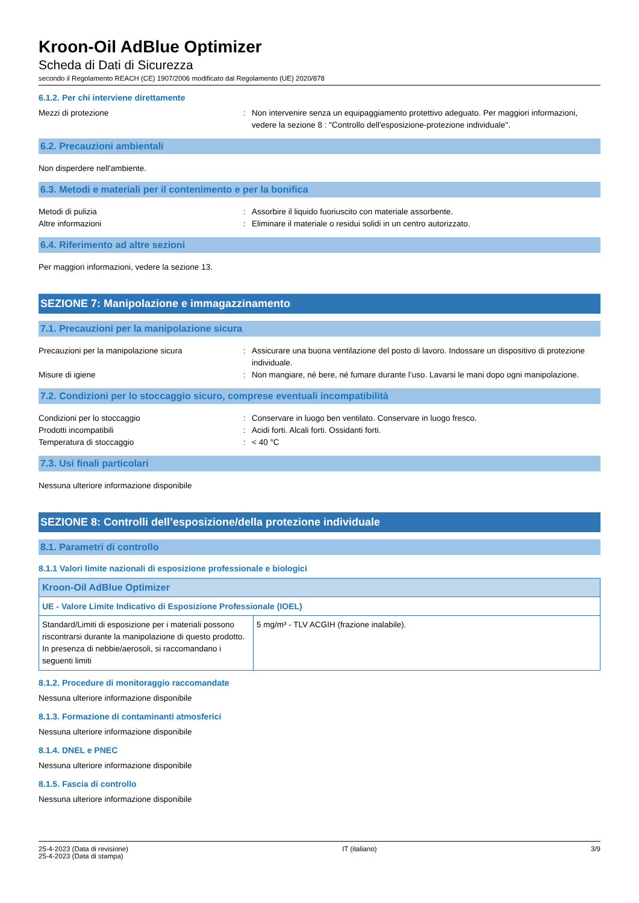Kroon-Oil AdBlue Optimizer
Scheda di Dati di Sicurezza
secondo il Regolamento REACH (CE) 1907/2006 modificato dal Regolamento (UE) 2020/878
6.1.2. Per chi interviene direttamente
Mezzi di protezione : Non intervenire senza un equipaggiamento protettivo adeguato. Per maggiori informazioni, vedere la sezione 8 : "Controllo dell'esposizione-protezione individuale".
6.2. Precauzioni ambientali
Non disperdere nell'ambiente.
6.3. Metodi e materiali per il contenimento e per la bonifica
Metodi di pulizia : Assorbire il liquido fuoriuscito con materiale assorbente.
Altre informazioni : Eliminare il materiale o residui solidi in un centro autorizzato.
6.4. Riferimento ad altre sezioni
Per maggiori informazioni, vedere la sezione 13.
SEZIONE 7: Manipolazione e immagazzinamento
7.1. Precauzioni per la manipolazione sicura
Precauzioni per la manipolazione sicura : Assicurare una buona ventilazione del posto di lavoro. Indossare un dispositivo di protezione individuale.
Misure di igiene : Non mangiare, né bere, né fumare durante l’uso. Lavarsi le mani dopo ogni manipolazione.
7.2. Condizioni per lo stoccaggio sicuro, comprese eventuali incompatibilità
Condizioni per lo stoccaggio : Conservare in luogo ben ventilato. Conservare in luogo fresco.
Prodotti incompatibili : Acidi forti. Alcali forti. Ossidanti forti.
Temperatura di stoccaggio : < 40 °C
7.3. Usi finali particolari
Nessuna ulteriore informazione disponibile
SEZIONE 8: Controlli dell’esposizione/della protezione individuale
8.1. Parametri di controllo
8.1.1 Valori limite nazionali di esposizione professionale e biologici
| Kroon-Oil AdBlue Optimizer | |
| --- | --- |
| UE - Valore Limite Indicativo di Esposizione Professionale (IOEL) | |
| Standard/Limiti di esposizione per i materiali possono riscontrarsi durante la manipolazione di questo prodotto. In presenza di nebbie/aerosoli, si raccomandano i seguenti limiti | 5 mg/m³ - TLV ACGIH (frazione inalabile). |
8.1.2. Procedure di monitoraggio raccomandate
Nessuna ulteriore informazione disponibile
8.1.3. Formazione di contaminanti atmosferici
Nessuna ulteriore informazione disponibile
8.1.4. DNEL e PNEC
Nessuna ulteriore informazione disponibile
8.1.5. Fascia di controllo
Nessuna ulteriore informazione disponibile
25-4-2023 (Data di revisione)
25-4-2023 (Data di stampa)
IT (italiano) 3/9